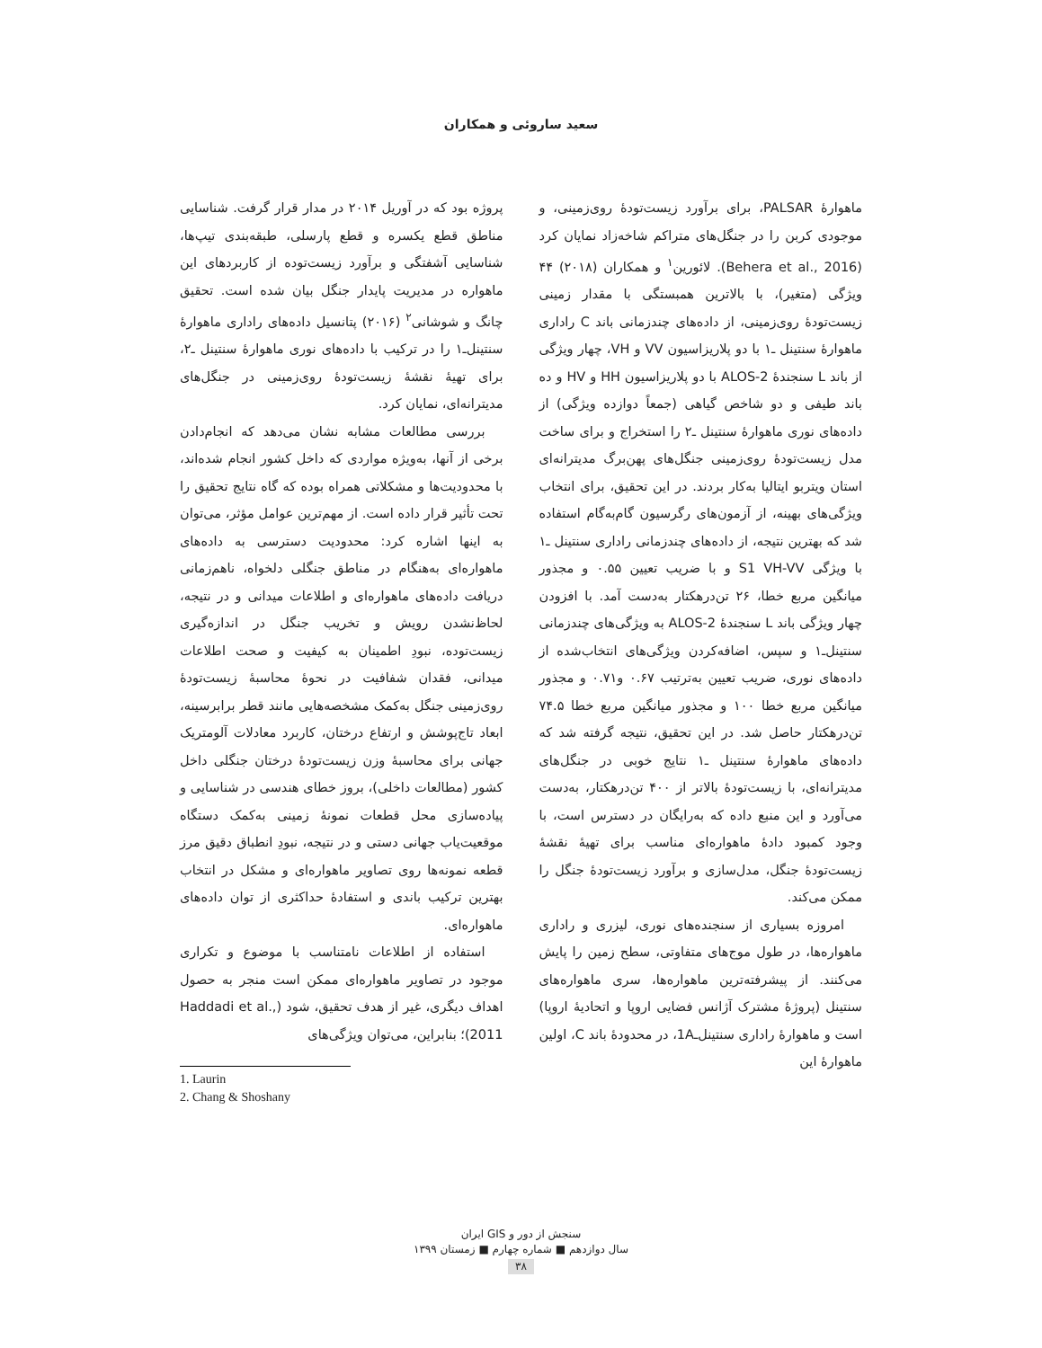سعید ساروئی و همکاران
ماهوارهٔ PALSAR، برای برآورد زیست‌تودهٔ روی‌زمینی، و موجودی کربن را در جنگل‌های متراکم شاخه‌زاد نمایان کرد (Behera et al., 2016). لائورین<sup>۱</sup> و همکاران (۲۰۱۸) ۴۴ ویژگی (متغیر)، با بالاترین همبستگی با مقدار زمینی زیست‌تودهٔ روی‌زمینی، از داده‌های چندزمانی باند C راداری ماهوارهٔ سنتینل ـ۱ با دو پلاریزاسیون VV و VH، چهار ویژگی از باند L سنجندهٔ ALOS-2 با دو پلاریزاسیون HH و HV و ده باند طیفی و دو شاخص گیاهی (جمعاً دوازده ویژگی) از داده‌های نوری ماهوارهٔ سنتینل ـ۲ را استخراج و برای ساخت مدل زیست‌تودهٔ روی‌زمینی جنگل‌های پهن‌برگ مدیترانه‌ای استان ویتربو ایتالیا به‌کار بردند. در این تحقیق، برای انتخاب ویژگی‌های بهینه، از آزمون‌های رگرسیون گام‌به‌گام استفاده شد که بهترین نتیجه، از داده‌های چندزمانی راداری سنتینل ـ۱ با ویژگی S1 VH-VV و با ضریب تعیین ۰.۵۵ و مجذور میانگین مربع خطا، ۲۶ تن‌درهکتار به‌دست آمد. با افزودن چهار ویژگی باند L سنجندهٔ ALOS-2 به ویژگی‌های چندزمانی سنتینل‌ـ۱ و سپس، اضافه‌کردن ویژگی‌های انتخاب‌شده از داده‌های نوری، ضریب تعیین به‌ترتیب ۰.۶۷ و۰.۷۱ و مجذور میانگین مربع خطا ۱۰۰ و مجذور میانگین مربع خطا ۷۴.۵ تن‌درهکتار حاصل شد. در این تحقیق، نتیجه گرفته شد که داده‌های ماهوارهٔ سنتینل ـ۱ نتایج خوبی در جنگل‌های مدیترانه‌ای، با زیست‌تودهٔ بالاتر از ۴۰۰ تن‌درهکتار، به‌دست می‌آورد و این منبع داده که به‌رایگان در دسترس است، با وجود کمبود دادهٔ ماهواره‌ای مناسب برای تهیهٔ نقشهٔ زیست‌تودهٔ جنگل، مدل‌سازی و برآورد زیست‌تودهٔ جنگل را ممکن می‌کند.
امروزه بسیاری از سنجنده‌های نوری، لیزری و راداری ماهواره‌ها، در طول موج‌های متفاوتی، سطح زمین را پایش می‌کنند. از پیشرفته‌ترین ماهواره‌ها، سری ماهواره‌های سنتینل (پروژهٔ مشترک آژانس فضایی اروپا و اتحادیهٔ اروپا) است و ماهوارهٔ راداری سنتینل‌ـ1A، در محدودهٔ باند C، اولین ماهوارهٔ این
پروژه بود که در آوریل ۲۰۱۴ در مدار قرار گرفت. شناسایی مناطق قطع یکسره و قطع پارسلی، طبقه‌بندی تیپ‌ها، شناسایی آشفتگی و برآورد زیست‌توده از کاربردهای این ماهواره در مدیریت پایدار جنگل بیان شده است. تحقیق چانگ و شوشانی<sup>۲</sup> (۲۰۱۶) پتانسیل داده‌های راداری ماهوارهٔ سنتینل‌ـ۱ را در ترکیب با داده‌های نوری ماهوارهٔ سنتینل ـ۲، برای تهیهٔ نقشهٔ زیست‌تودهٔ روی‌زمینی در جنگل‌های مدیترانه‌ای، نمایان کرد.
بررسی مطالعات مشابه نشان می‌دهد که انجام‌دادن برخی از آنها، به‌ویژه مواردی که داخل کشور انجام شده‌اند، با محدودیت‌ها و مشکلاتی همراه بوده که گاه نتایج تحقیق را تحت تأثیر قرار داده است. از مهم‌ترین عوامل مؤثر، می‌توان به اینها اشاره کرد: محدودیت دسترسی به داده‌های ماهواره‌ای به‌هنگام در مناطق جنگلی دلخواه، ناهم‌زمانی دریافت داده‌های ماهواره‌ای و اطلاعات میدانی و در نتیجه، لحاظ‌نشدن رویش و تخریب جنگل در اندازه‌گیری زیست‌توده، نبودِ اطمینان به کیفیت و صحت اطلاعات میدانی، فقدان شفافیت در نحوهٔ محاسبهٔ زیست‌تودهٔ روی‌زمینی جنگل به‌کمک مشخصه‌هایی مانند قطر برابرسینه، ابعاد تاج‌پوشش و ارتفاع درختان، کاربرد معادلات آلومتریک جهانی برای محاسبهٔ وزن زیست‌تودهٔ درختان جنگلی داخل کشور (مطالعات داخلی)، بروز خطای هندسی در شناسایی و پیاده‌سازی محل قطعات نمونهٔ زمینی به‌کمک دستگاه موقعیت‌یاب جهانی دستی و در نتیجه، نبودِ انطباق دقیق مرز قطعه نمونه‌ها روی تصاویر ماهواره‌ای و مشکل در انتخاب بهترین ترکیب باندی و استفادهٔ حداکثری از توان داده‌های ماهواره‌ای.
استفاده از اطلاعات نامتناسب با موضوع و تکراری موجود در تصاویر ماهواره‌ای ممکن است منجر به حصول اهداف دیگری، غیر از هدف تحقیق، شود (Haddadi et al., 2011)؛ بنابراین، می‌توان ویژگی‌های
1. Laurin
2. Chang & Shoshany
سنجش از دور و GIS ایران
سال دوازدهم ■ شماره چهارم ■ زمستان ۱۳۹۹
۳۸